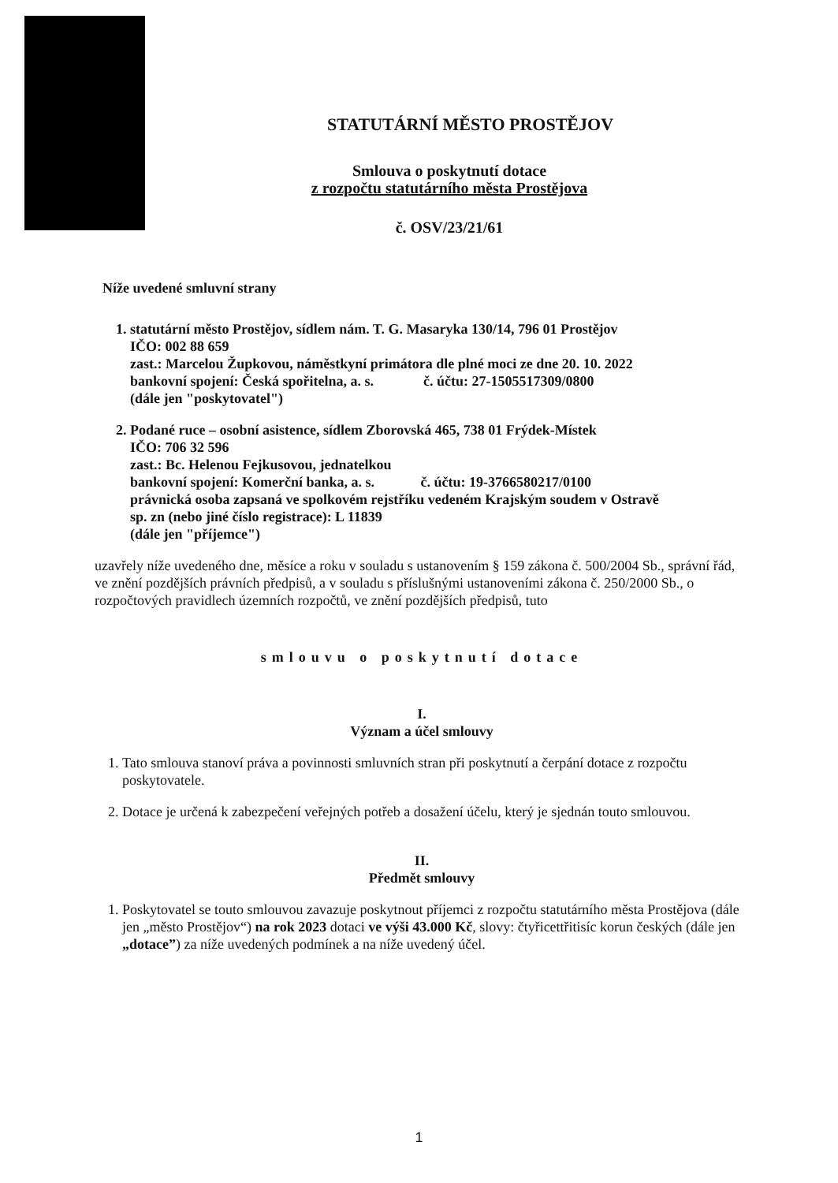STATUTÁRNÍ MĚSTO PROSTĚJOV
Smlouva o poskytnutí dotace
z rozpočtu statutárního města Prostějova
č. OSV/23/21/61
Níže uvedené smluvní strany
1. statutární město Prostějov, sídlem nám. T. G. Masaryka 130/14, 796 01 Prostějov
IČO: 002 88 659
zast.: Marcelou Župkovou, náměstkyní primátora dle plné moci ze dne 20. 10. 2022
bankovní spojení: Česká spořitelna, a. s. č. účtu: 27-1505517309/0800
(dále jen "poskytovatel")
2. Podané ruce – osobní asistence, sídlem Zborovská 465, 738 01 Frýdek-Místek
IČO: 706 32 596
zast.: Bc. Helenou Fejkusovou, jednatelkou
bankovní spojení: Komerční banka, a. s. č. účtu: 19-3766580217/0100
právnická osoba zapsaná ve spolkovém rejstříku vedeném Krajským soudem v Ostravě
sp. zn (nebo jiné číslo registrace): L 11839
(dále jen "příjemce")
uzavřely níže uvedeného dne, měsíce a roku v souladu s ustanovením § 159 zákona č. 500/2004 Sb., správní řád, ve znění pozdějších právních předpisů, a v souladu s příslušnými ustanoveními zákona č. 250/2000 Sb., o rozpočtových pravidlech územních rozpočtů, ve znění pozdějších předpisů, tuto
smlouvu o poskytnutí dotace
I.
Význam a účel smlouvy
1. Tato smlouva stanoví práva a povinnosti smluvních stran při poskytnutí a čerpání dotace z rozpočtu poskytovatele.
2. Dotace je určená k zabezpečení veřejných potřeb a dosažení účelu, který je sjednán touto smlouvou.
II.
Předmět smlouvy
1. Poskytovatel se touto smlouvou zavazuje poskytnout příjemci z rozpočtu statutárního města Prostějova (dále jen „město Prostějov“) na rok 2023 dotaci ve výši 43.000 Kč, slovy: čtyřicettřitisíc korun českých (dále jen „dotace”) za níže uvedených podmínek a na níže uvedený účel.
1